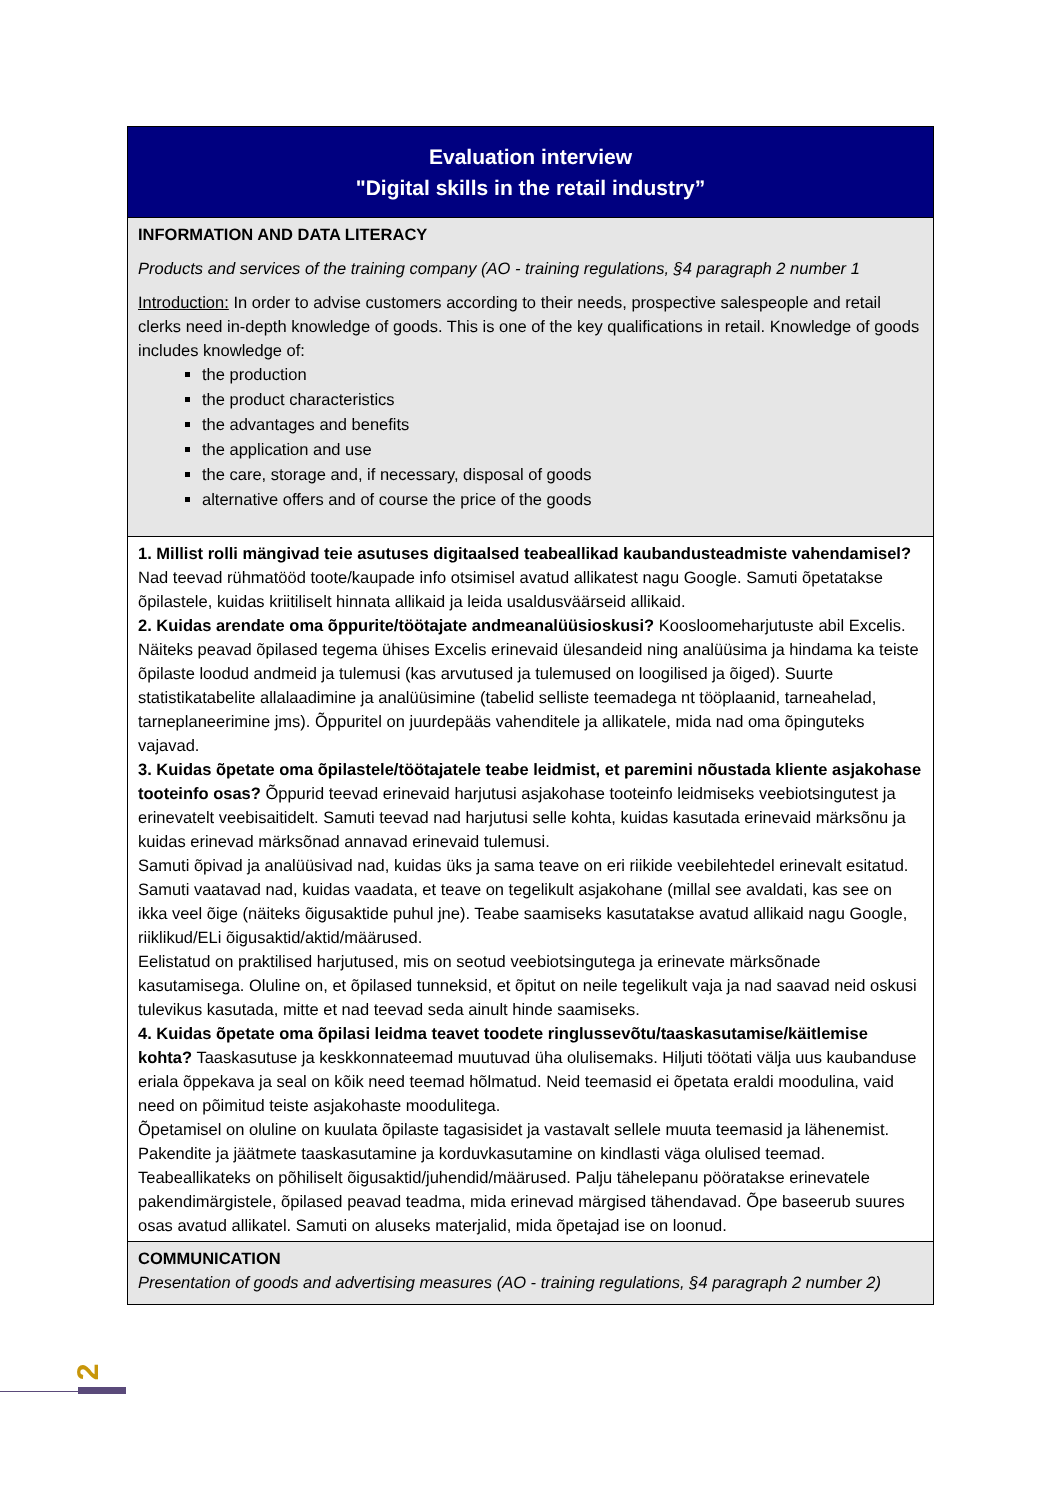| Evaluation interview "Digital skills in the retail industry” |
| INFORMATION AND DATA LITERACY Products and services of the training company (AO - training regulations, §4 paragraph 2 number 1 Introduction: In order to advise customers according to their needs, prospective salespeople and retail clerks need in-depth knowledge of goods. This is one of the key qualifications in retail. Knowledge of goods includes knowledge of: the production the product characteristics the advantages and benefits the application and use the care, storage and, if necessary, disposal of goods alternative offers and of course the price of the goods |
| 1. Millist rolli mängivad teie asutuses digitaalsed teabeallikad kaubandusteadmiste vahendamisel? Nad teevad rühmatööd toote/kaupade info otsimisel avatud allikatest nagu Google. Samuti õpetatakse õpilastele, kuidas kriitiliselt hinnata allikaid ja leida usaldusväärseid allikaid. 2. Kuidas arendate oma õppurite/töötajate andmeanalüüsioskusi? Koosloomeharjutuste abil Excelis. Näiteks peavad õpilased tegema ühises Excelis erinevaid ülesandeid ning analüüsima ja hindama ka teiste õpilaste loodud andmeid ja tulemusi (kas arvutused ja tulemused on loogilised ja õiged). Suurte statistikatabelite allalaadimine ja analüüsimine (tabelid selliste teemadega nt tööplaanid, tarneahelad, tarneplaneerimine jms). Õppuritel on juurdepääs vahenditele ja allikatele, mida nad oma õpinguteks vajavad. 3. Kuidas õpetate oma õpilastele/töötajatele teabe leidmist, et paremini nõustada kliente asjakohase tooteinfo osas? Õppurid teevad erinevaid harjutusi asjakohase tooteinfo leidmiseks veebiotsingutest ja erinevatelt veebisaitidelt. Samuti teevad nad harjutusi selle kohta, kuidas kasutada erinevaid märksõnu ja kuidas erinevad märksõnad annavad erinevaid tulemusi. Samuti õpivad ja analüüsivad nad, kuidas üks ja sama teave on eri riikide veebilehtedel erinevalt esitatud. Samuti vaatavad nad, kuidas vaadata, et teave on tegelikult asjakohane (millal see avaldati, kas see on ikka veel õige (näiteks õigusaktide puhul jne). Teabe saamiseks kasutatakse avatud allikaid nagu Google, riiklikud/ELi õigusaktid/aktid/määrused. Eelistatud on praktilised harjutused, mis on seotud veebiotsingutega ja erinevate märksõnade kasutamisega. Oluline on, et õpilased tunneksid, et õpitut on neile tegelikult vaja ja nad saavad neid oskusi tulevikus kasutada, mitte et nad teevad seda ainult hinde saamiseks. 4. Kuidas õpetate oma õpilasi leidma teavet toodete ringlussevõtu/taaskasutamise/käitlemise kohta? Taaskasutuse ja keskkonnateemad muutuvad üha olulisemaks. Hiljuti töötati välja uus kaubanduse eriala õppekava ja seal on kõik need teemad hõlmatud. Neid teemasid ei õpetata eraldi moodulina, vaid need on põimitud teiste asjakohaste moodulitega. Õpetamisel on oluline on kuulata õpilaste tagasisidet ja vastavalt sellele muuta teemasid ja lähenemist. Pakendite ja jäätmete taaskasutamine ja korduvkasutamine on kindlasti väga olulised teemad. Teabeallikateks on põhiliselt õigusaktid/juhendid/määrused. Palju tähelepanu pööratakse erinevatele pakendimärgistele, õpilased peavad teadma, mida erinevad märgised tähendavad. Õpe baseerub suures osas avatud allikatel. Samuti on aluseks materjalid, mida õpetajad ise on loonud. |
| COMMUNICATION Presentation of goods and advertising measures (AO - training regulations, §4 paragraph 2 number 2) |
2